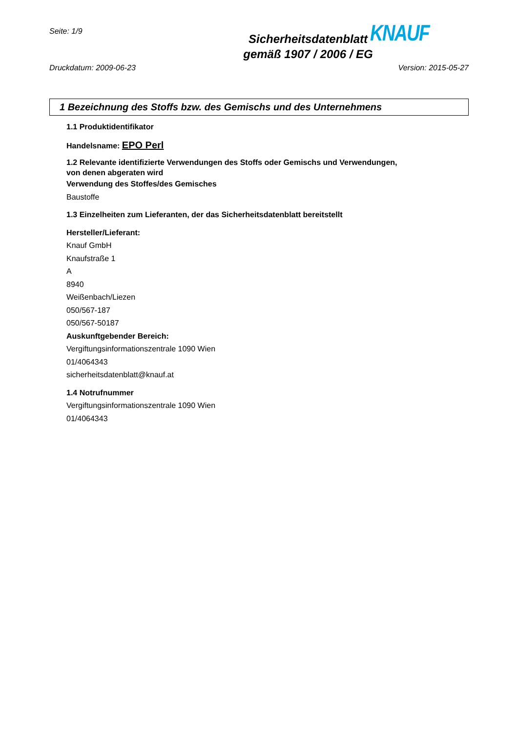Seite: 1/9
Sicherheitsdatenblatt
gemäß 1907 / 2006 / EG
KNAUF
Druckdatum: 2009-06-23 Version: 2015-05-27
1 Bezeichnung des Stoffs bzw. des Gemischs und des Unternehmens
1.1 Produktidentifikator
Handelsname: EPO Perl
1.2 Relevante identifizierte Verwendungen des Stoffs oder Gemischs und Verwendungen,
von denen abgeraten wird
Verwendung des Stoffes/des Gemisches
Baustoffe
1.3 Einzelheiten zum Lieferanten, der das Sicherheitsdatenblatt bereitstellt
Hersteller/Lieferant:
Knauf GmbH
Knaufstraße 1
A
8940
Weißenbach/Liezen
050/567-187
050/567-50187
Auskunftgebender Bereich:
Vergiftungsinformationszentrale 1090 Wien
01/4064343
sicherheitsdatenblatt@knauf.at
1.4 Notrufnummer
Vergiftungsinformationszentrale 1090 Wien
01/4064343